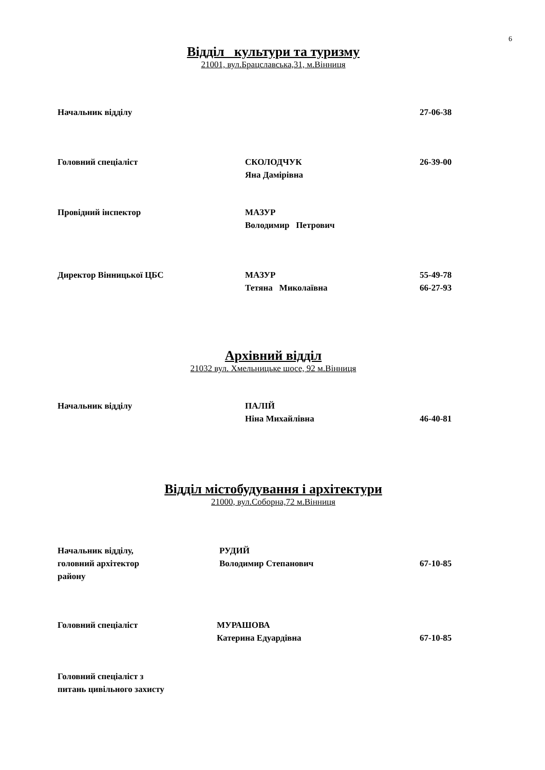6
Відділ культури та туризму
21001, вул.Брацславська,31, м.Вінниця
Начальник відділу 27-06-38
Головний спеціаліст СКОЛОДЧУК
Яна Дамірівна
26-39-00
Провідний інспектор МАЗУР
Володимир Петрович
Директор Вінницької ЦБС МАЗУР
Тетяна Миколаївна
55-49-78
66-27-93
Архівний відділ
21032 вул. Хмельницьке шосе, 92 м.Вінниця
Начальник відділу ПАЛІЙ
Ніна Михайлівна
46-40-81
Відділ містобудування і архітектури
21000, вул.Соборна,72 м.Вінниця
Начальник відділу,
головний архітектор
району
РУДИЙ
Володимир Степанович
67-10-85
Головний спеціаліст МУРАШОВА
Катерина Едуардівна
67-10-85
Головний спеціаліст з
питань цивільного захисту